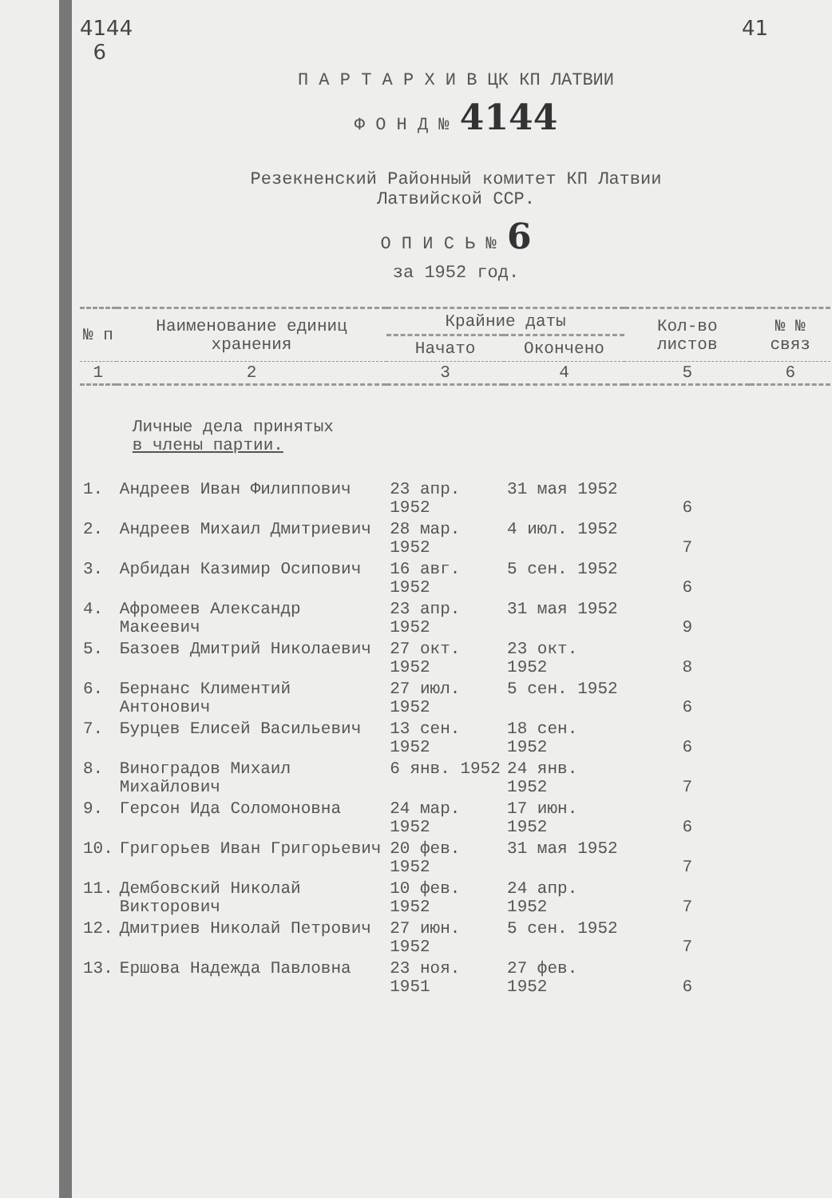4144
6 41
П А Р Т А Р Х И В ЦК КП ЛАТВИИ
Ф О Н Д № 4144
Резекненский Районный комитет КП Латвии
Латвийской ССР.
О П И С Ь № 6
за 1952 год.
| № п | Наименование единиц хранения | Крайние даты | | Кол-во листов | № № связ |
| --- | --- | --- | --- | --- | --- |
| | | Начато | Окончено | | |
| 1 | 2 | 3 | 4 | 5 | 6 |
| | Личные дела принятых в члены партии. | | | | |
| 1. | Андреев Иван Филиппович | 23 апр. 1952 | 31 мая 1952 | 6 | |
| 2. | Андреев Михаил Дмитриевич | 28 мар. 1952 | 4 июл. 1952 | 7 | |
| 3. | Арбидан Казимир Осипович | 16 авг. 1952 | 5 сен. 1952 | 6 | |
| 4. | Афромеев Александр Макеевич | 23 апр. 1952 | 31 мая 1952 | 9 | |
| 5. | Базоев Дмитрий Николаевич | 27 окт. 1952 | 23 окт. 1952 | 8 | |
| 6. | Бернанс Климентий Антонович | 27 июл. 1952 | 5 сен. 1952 | 6 | |
| 7. | Бурцев Елисей Васильевич | 13 сен. 1952 | 18 сен. 1952 | 6 | |
| 8. | Виноградов Михаил Михайлович | 6 янв. 1952 | 24 янв. 1952 | 7 | |
| 9. | Герсон Ида Соломоновна | 24 мар. 1952 | 17 июн. 1952 | 6 | |
| 10. | Григорьев Иван Григорьевич | 20 фев. 1952 | 31 мая 1952 | 7 | |
| 11. | Дембовский Николай Викторович | 10 фев. 1952 | 24 апр. 1952 | 7 | |
| 12. | Дмитриев Николай Петрович | 27 июн. 1952 | 5 сен. 1952 | 7 | |
| 13. | Ершова Надежда Павловна | 23 ноя. 1951 | 27 фев. 1952 | 6 | |